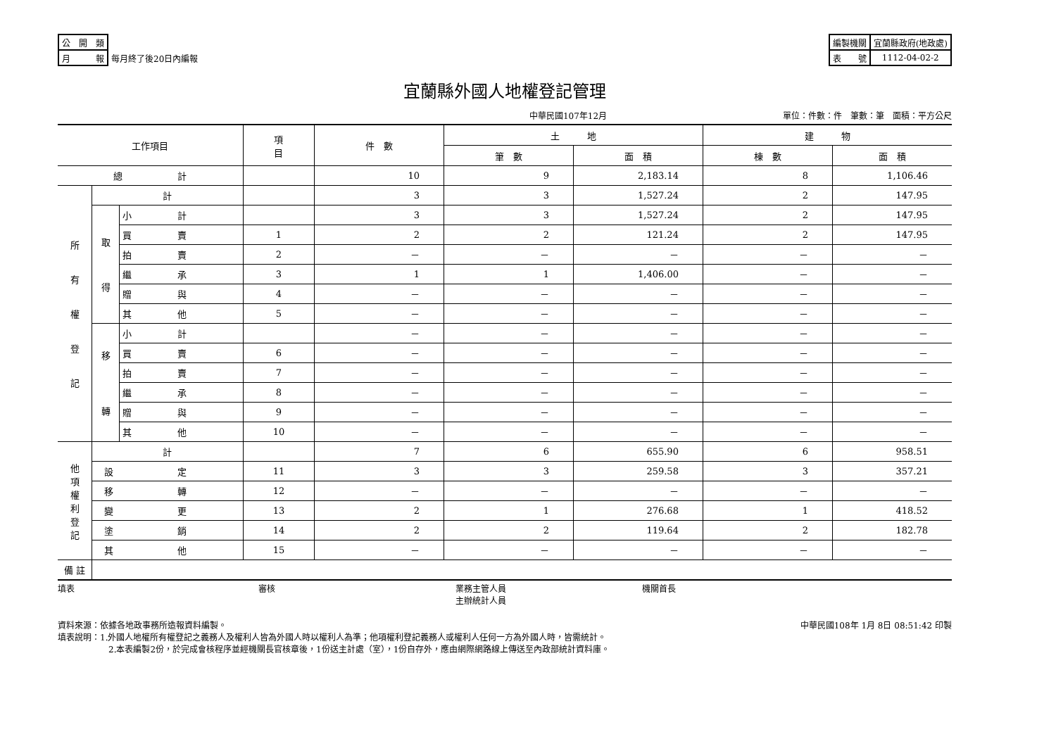| 公 開 類 | |
| 月 報 | 每月終了後20日內編報 |
| 編製機關 | 宜蘭縣政府(地政處) |
| 表 號 | 1112-04-02-2 |
宜蘭縣外國人地權登記管理
中華民國107年12月 單位：件數：件　筆數：筆　面積：平方公尺
| 工作項目 | | | 項 目 | 件 數 | 土 地 | | 建 物 | |
| --- | --- | --- | --- | --- | --- | --- | --- | --- |
| | | | | | 筆 數 | 面 積 | 棟 數 | 面 積 |
| 總 計 | | | | 10 | 9 | 2,183.14 | 8 | 1,106.46 |
| 所 有 權 登 記 | 計 | | | 3 | 3 | 1,527.24 | 2 | 147.95 |
| | 取 得 | 小 計 | | 3 | 3 | 1,527.24 | 2 | 147.95 |
| | | 買 賣 | 1 | 2 | 2 | 121.24 | 2 | 147.95 |
| | | 拍 賣 | 2 | － | － | － | － | － |
| | | 繼 承 | 3 | 1 | 1 | 1,406.00 | － | － |
| | | 贈 與 | 4 | － | － | － | － | － |
| | | 其 他 | 5 | － | － | － | － | － |
| | 移 轉 | 小 計 | | － | － | － | － | － |
| | | 買 賣 | 6 | － | － | － | － | － |
| | | 拍 賣 | 7 | － | － | － | － | － |
| | | 繼 承 | 8 | － | － | － | － | － |
| | | 贈 與 | 9 | － | － | － | － | － |
| | | 其 他 | 10 | － | － | － | － | － |
| 他 項 權 利 登 記 | 計 | | | 7 | 6 | 655.90 | 6 | 958.51 |
| | 設 定 | | 11 | 3 | 3 | 259.58 | 3 | 357.21 |
| | 移 轉 | | 12 | － | － | － | － | － |
| | 變 更 | | 13 | 2 | 1 | 276.68 | 1 | 418.52 |
| | 塗 銷 | | 14 | 2 | 2 | 119.64 | 2 | 182.78 |
| | 其 他 | | 15 | － | － | － | － | － |
| 備 註 | | | | | | | | |
填表 審核 業務主管人員
主辦統計人員 機關首長
資料來源：依據各地政事務所造報資料編製。 中華民國108年 1月 8日 08:51:42 印製
填表說明：1.外國人地權所有權登記之義務人及權利人皆為外國人時以權利人為準；他項權利登記義務人或權利人任何一方為外國人時，皆需統計。
2.本表編製2份，於完成會核程序並經機關長官核章後，1份送主計處（室），1份自存外，應由網際網路線上傳送至內政部統計資料庫。